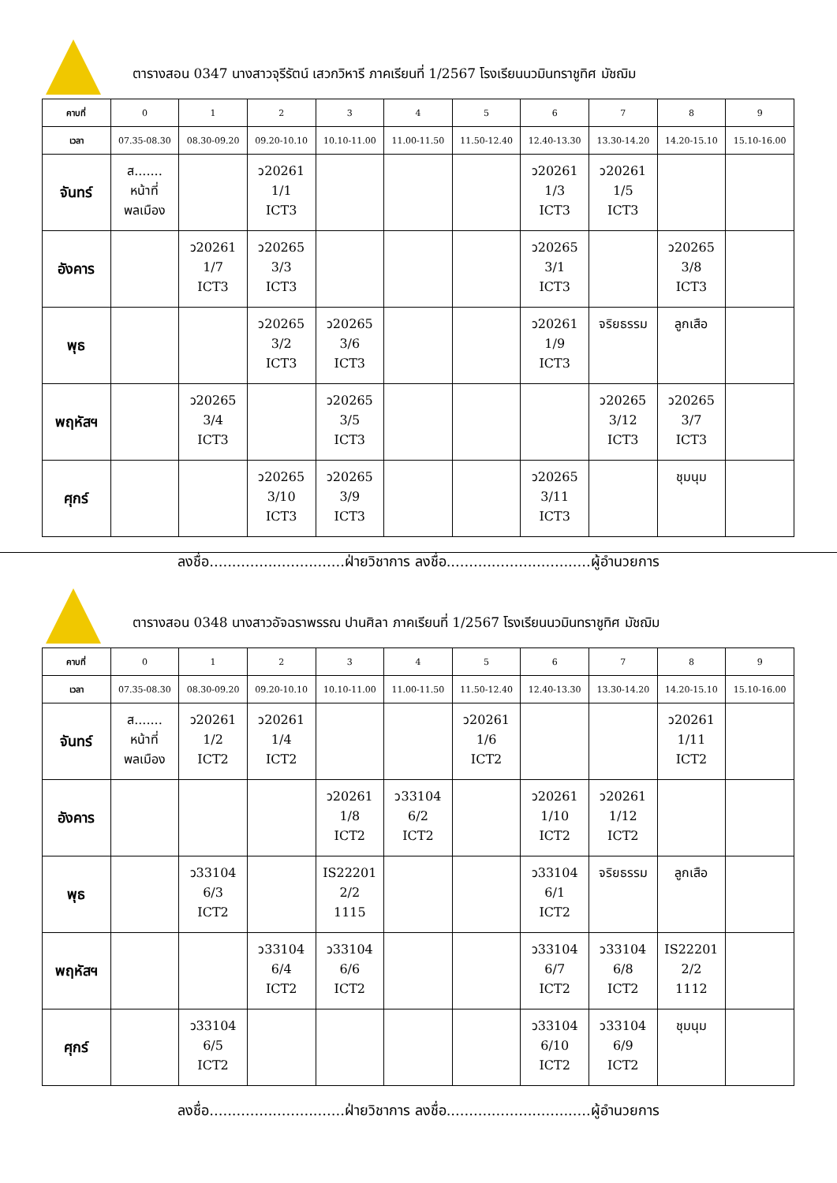ตารางสอน 0347 นางสาวจุรีรัตน์ เสวกวิหารี ภาคเรียนที่ 1/2567 โรงเรียนนวมินทราชูทิศ มัชฌิม
| คาบที่ | 0 | 1 | 2 | 3 | 4 | 5 | 6 | 7 | 8 | 9 |
| เวลา | 07.35-08.30 | 08.30-09.20 | 09.20-10.10 | 10.10-11.00 | 11.00-11.50 | 11.50-12.40 | 12.40-13.30 | 13.30-14.20 | 14.20-15.10 | 15.10-16.00 |
| จันทร์ | ส....... หน้าที่ พลเมือง | | ว20261 1/1 ICT3 | | | | ว20261 1/3 ICT3 | ว20261 1/5 ICT3 | | |
| อังคาร | | ว20261 1/7 ICT3 | ว20265 3/3 ICT3 | | | | ว20265 3/1 ICT3 | | ว20265 3/8 ICT3 | |
| พุธ | | | ว20265 3/2 ICT3 | ว20265 3/6 ICT3 | | | ว20261 1/9 ICT3 | จริยธรรม | ลูกเสือ | |
| พฤหัสฯ | | ว20265 3/4 ICT3 | | ว20265 3/5 ICT3 | | | | ว20265 3/12 ICT3 | ว20265 3/7 ICT3 | |
| ศุกร์ | | | ว20265 3/10 ICT3 | ว20265 3/9 ICT3 | | | ว20265 3/11 ICT3 | | ชุมนุม | |
ลงชื่อ..............................ฝ่ายวิชาการ ลงชื่อ................................ผู้อำนวยการ
ตารางสอน 0348 นางสาวอัจฉราพรรณ ปานศิลา ภาคเรียนที่ 1/2567 โรงเรียนนวมินทราชูทิศ มัชฌิม
| คาบที่ | 0 | 1 | 2 | 3 | 4 | 5 | 6 | 7 | 8 | 9 |
| เวลา | 07.35-08.30 | 08.30-09.20 | 09.20-10.10 | 10.10-11.00 | 11.00-11.50 | 11.50-12.40 | 12.40-13.30 | 13.30-14.20 | 14.20-15.10 | 15.10-16.00 |
| จันทร์ | ส....... หน้าที่ พลเมือง | ว20261 1/2 ICT2 | ว20261 1/4 ICT2 | | | ว20261 1/6 ICT2 | | | ว20261 1/11 ICT2 | |
| อังคาร | | | | ว20261 1/8 ICT2 | ว33104 6/2 ICT2 | | ว20261 1/10 ICT2 | ว20261 1/12 ICT2 | | |
| พุธ | | ว33104 6/3 ICT2 | | IS22201 2/2 1115 | | | ว33104 6/1 ICT2 | จริยธรรม | ลูกเสือ | |
| พฤหัสฯ | | | ว33104 6/4 ICT2 | ว33104 6/6 ICT2 | | | ว33104 6/7 ICT2 | ว33104 6/8 ICT2 | IS22201 2/2 1112 | |
| ศุกร์ | | ว33104 6/5 ICT2 | | | | | ว33104 6/10 ICT2 | ว33104 6/9 ICT2 | ชุมนุม | |
ลงชื่อ..............................ฝ่ายวิชาการ ลงชื่อ................................ผู้อำนวยการ